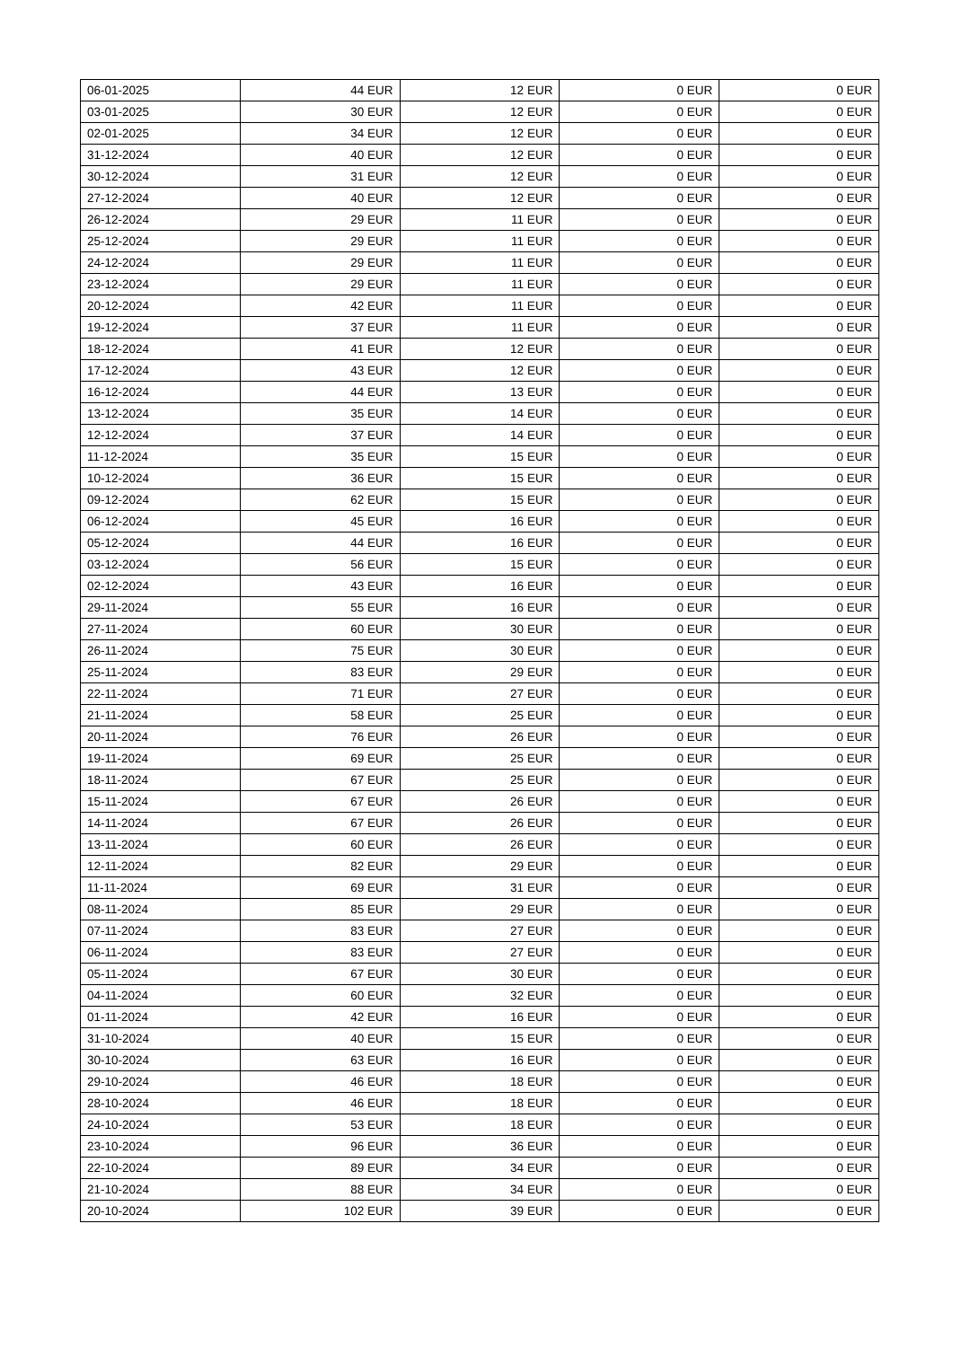| 06-01-2025 | 44 EUR | 12 EUR | 0 EUR | 0 EUR |
| 03-01-2025 | 30 EUR | 12 EUR | 0 EUR | 0 EUR |
| 02-01-2025 | 34 EUR | 12 EUR | 0 EUR | 0 EUR |
| 31-12-2024 | 40 EUR | 12 EUR | 0 EUR | 0 EUR |
| 30-12-2024 | 31 EUR | 12 EUR | 0 EUR | 0 EUR |
| 27-12-2024 | 40 EUR | 12 EUR | 0 EUR | 0 EUR |
| 26-12-2024 | 29 EUR | 11 EUR | 0 EUR | 0 EUR |
| 25-12-2024 | 29 EUR | 11 EUR | 0 EUR | 0 EUR |
| 24-12-2024 | 29 EUR | 11 EUR | 0 EUR | 0 EUR |
| 23-12-2024 | 29 EUR | 11 EUR | 0 EUR | 0 EUR |
| 20-12-2024 | 42 EUR | 11 EUR | 0 EUR | 0 EUR |
| 19-12-2024 | 37 EUR | 11 EUR | 0 EUR | 0 EUR |
| 18-12-2024 | 41 EUR | 12 EUR | 0 EUR | 0 EUR |
| 17-12-2024 | 43 EUR | 12 EUR | 0 EUR | 0 EUR |
| 16-12-2024 | 44 EUR | 13 EUR | 0 EUR | 0 EUR |
| 13-12-2024 | 35 EUR | 14 EUR | 0 EUR | 0 EUR |
| 12-12-2024 | 37 EUR | 14 EUR | 0 EUR | 0 EUR |
| 11-12-2024 | 35 EUR | 15 EUR | 0 EUR | 0 EUR |
| 10-12-2024 | 36 EUR | 15 EUR | 0 EUR | 0 EUR |
| 09-12-2024 | 62 EUR | 15 EUR | 0 EUR | 0 EUR |
| 06-12-2024 | 45 EUR | 16 EUR | 0 EUR | 0 EUR |
| 05-12-2024 | 44 EUR | 16 EUR | 0 EUR | 0 EUR |
| 03-12-2024 | 56 EUR | 15 EUR | 0 EUR | 0 EUR |
| 02-12-2024 | 43 EUR | 16 EUR | 0 EUR | 0 EUR |
| 29-11-2024 | 55 EUR | 16 EUR | 0 EUR | 0 EUR |
| 27-11-2024 | 60 EUR | 30 EUR | 0 EUR | 0 EUR |
| 26-11-2024 | 75 EUR | 30 EUR | 0 EUR | 0 EUR |
| 25-11-2024 | 83 EUR | 29 EUR | 0 EUR | 0 EUR |
| 22-11-2024 | 71 EUR | 27 EUR | 0 EUR | 0 EUR |
| 21-11-2024 | 58 EUR | 25 EUR | 0 EUR | 0 EUR |
| 20-11-2024 | 76 EUR | 26 EUR | 0 EUR | 0 EUR |
| 19-11-2024 | 69 EUR | 25 EUR | 0 EUR | 0 EUR |
| 18-11-2024 | 67 EUR | 25 EUR | 0 EUR | 0 EUR |
| 15-11-2024 | 67 EUR | 26 EUR | 0 EUR | 0 EUR |
| 14-11-2024 | 67 EUR | 26 EUR | 0 EUR | 0 EUR |
| 13-11-2024 | 60 EUR | 26 EUR | 0 EUR | 0 EUR |
| 12-11-2024 | 82 EUR | 29 EUR | 0 EUR | 0 EUR |
| 11-11-2024 | 69 EUR | 31 EUR | 0 EUR | 0 EUR |
| 08-11-2024 | 85 EUR | 29 EUR | 0 EUR | 0 EUR |
| 07-11-2024 | 83 EUR | 27 EUR | 0 EUR | 0 EUR |
| 06-11-2024 | 83 EUR | 27 EUR | 0 EUR | 0 EUR |
| 05-11-2024 | 67 EUR | 30 EUR | 0 EUR | 0 EUR |
| 04-11-2024 | 60 EUR | 32 EUR | 0 EUR | 0 EUR |
| 01-11-2024 | 42 EUR | 16 EUR | 0 EUR | 0 EUR |
| 31-10-2024 | 40 EUR | 15 EUR | 0 EUR | 0 EUR |
| 30-10-2024 | 63 EUR | 16 EUR | 0 EUR | 0 EUR |
| 29-10-2024 | 46 EUR | 18 EUR | 0 EUR | 0 EUR |
| 28-10-2024 | 46 EUR | 18 EUR | 0 EUR | 0 EUR |
| 24-10-2024 | 53 EUR | 18 EUR | 0 EUR | 0 EUR |
| 23-10-2024 | 96 EUR | 36 EUR | 0 EUR | 0 EUR |
| 22-10-2024 | 89 EUR | 34 EUR | 0 EUR | 0 EUR |
| 21-10-2024 | 88 EUR | 34 EUR | 0 EUR | 0 EUR |
| 20-10-2024 | 102 EUR | 39 EUR | 0 EUR | 0 EUR |